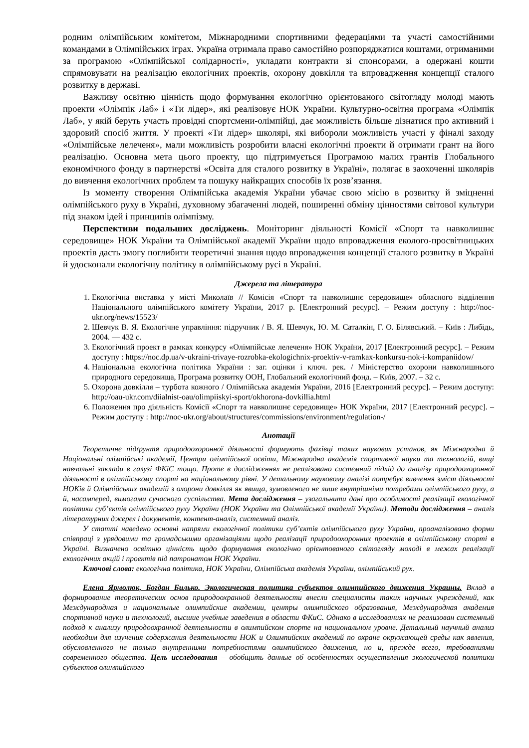родним олімпійським комітетом, Міжнародними спортивними федераціями та участі самостійними командами в Олімпійських іграх. Україна отримала право самостійно розпоряджатися коштами, отриманими за програмою «Олімпійської солідарності», укладати контракти зі спонсорами, а одержані кошти спрямовувати на реалізацію екологічних проектів, охорону довкілля та впровадження концепції сталого розвитку в державі.
Важливу освітню цінність щодо формування екологічно орієнтованого світогляду молоді мають проекти «Олімпік Лаб» і «Ти лідер», які реалізовує НОК України. Культурно-освітня програма «Олімпік Лаб», у якій беруть участь провідні спортсмени-олімпійці, дає можливість більше дізнатися про активний і здоровий спосіб життя. У проекті «Ти лідер» школярі, які вибороли можливість участі у фіналі заходу «Олімпійське лелеченя», мали можливість розробити власні екологічні проекти й отримати грант на його реалізацію. Основна мета цього проекту, що підтримується Програмою малих грантів Глобального економічного фонду в партнерстві «Освіта для сталого розвитку в Україні», полягає в заохоченні школярів до вивчення екологічних проблем та пошуку найкращих способів їх розв’язання.
Із моменту створення Олімпійська академія України убачає свою місію в розвитку й зміцненні олімпійського руху в Україні, духовному збагаченні людей, поширенні обміну цінностями світової культури під знаком ідей і принципів олімпізму.
Перспективи подальших досліджень. Моніторинг діяльності Комісії «Спорт та навколишнє середовище» НОК України та Олімпійської академії України щодо впровадження еколого-просвітницьких проектів дасть змогу поглибити теоретичні знання щодо впровадження концепції сталого розвитку в Україні й удосконали екологічну політику в олімпійському русі в Україні.
Джерела та література
1. Екологічна виставка у місті Миколаїв // Комісія «Спорт та навколишнє середовище» обласного відділення Національного олімпійського комітету України, 2017 р. [Електронний ресурс]. – Режим доступу : http://noc-ukr.org/news/15523/
2. Шевчук В. Я. Екологічне управління: підручник / В. Я. Шевчук, Ю. М. Саталкін, Г. О. Білявський. – Київ : Либідь, 2004. — 432 с.
3. Екологічний проект в рамках конкурсу «Олімпійське лелеченя» НОК України, 2017 [Електронний ресурс]. – Режим доступу : https://noc.dp.ua/v-ukraini-trivaye-rozrobka-ekologichnix-proektiv-v-ramkax-konkursu-nok-i-kompaniidow/
4. Національна екологічна політика України : заг. оцінки і ключ. рек. / Міністерство охорони навколишнього природного середовища, Програма розвитку ООН, Глобальний екологічний фонд. – Київ, 2007. – 32 с.
5. Охорона довкілля – турбота кожного / Олімпійська академія України, 2016 [Електронний ресурс]. – Режим доступу: http://oau-ukr.com/diialnist-oau/olimpiiskyi-sport/okhorona-dovkillia.html
6. Положення про діяльність Комісії «Спорт та навколишнє середовище» НОК України, 2017 [Електронний ресурс]. – Режим доступу : http://noc-ukr.org/about/structures/commissions/environment/regulation-/
Анотації
Теоретичне підґрунтя природоохоронної діяльності формують фахівці таких наукових установ, як Міжнародна й Національні олімпійські академії, Центри олімпійської освіти, Міжнародна академія спортивної науки та технологій, вищі навчальні заклади в галузі ФКіС тощо. Проте в дослідженнях не реалізовано системний підхід до аналізу природоохоронної діяльності в олімпійському спорті на національному рівні. У детальному науковому аналізі потребує вивчення зміст діяльності НОКів й Олімпійських академій з охорони довкілля як явища, зумовленого не лише внутрішніми потребами олімпійського руху, а й, насамперед, вимогами сучасного суспільства. Мета дослідження – узагальнити дані про особливості реалізації екологічної політики суб’єктів олімпійського руху України (НОК України та Олімпійської академії України). Методи дослідження – аналіз літературних джерел і документів, контент-аналіз, системний аналіз.
У статті наведено основні напрями екологічної політики суб’єктів олімпійського руху України, проаналізовано форми співпраці з урядовими та громадськими організаціями щодо реалізації природоохоронних проектів в олімпійському спорті в Україні. Визначено освітню цінність щодо формування екологічно орієнтованого світогляду молоді в межах реалізації екологічних акцій і проектів під патронатом НОК України.
Ключові слова: екологічна політика, НОК України, Олімпійська академія України, олімпійський рух.
Елена Ярмолюк, Богдан Билько. Экологическая политика субъектов олимпийского движения Украины. Вклад в формирование теоретических основ природоохранной деятельности внесли специалисты таких научных учреждений, как Международная и национальные олимпийские академии, центры олимпийского образования, Международная академия спортивной науки и технологий, высшие учебные заведения в области ФКиС. Однако в исследованиях не реализован системный подход к анализу природоохранной деятельности в олимпийском спорте на национальном уровне. Детальный научный анализ необходим для изучения содержания деятельности НОК и Олимпийских академий по охране окружающей среды как явления, обусловленного не только внутренними потребностями олимпийского движения, но и, прежде всего, требованиями современного общества. Цель исследования – обобщить данные об особенностях осуществления экологической политики субъектов олимпийского